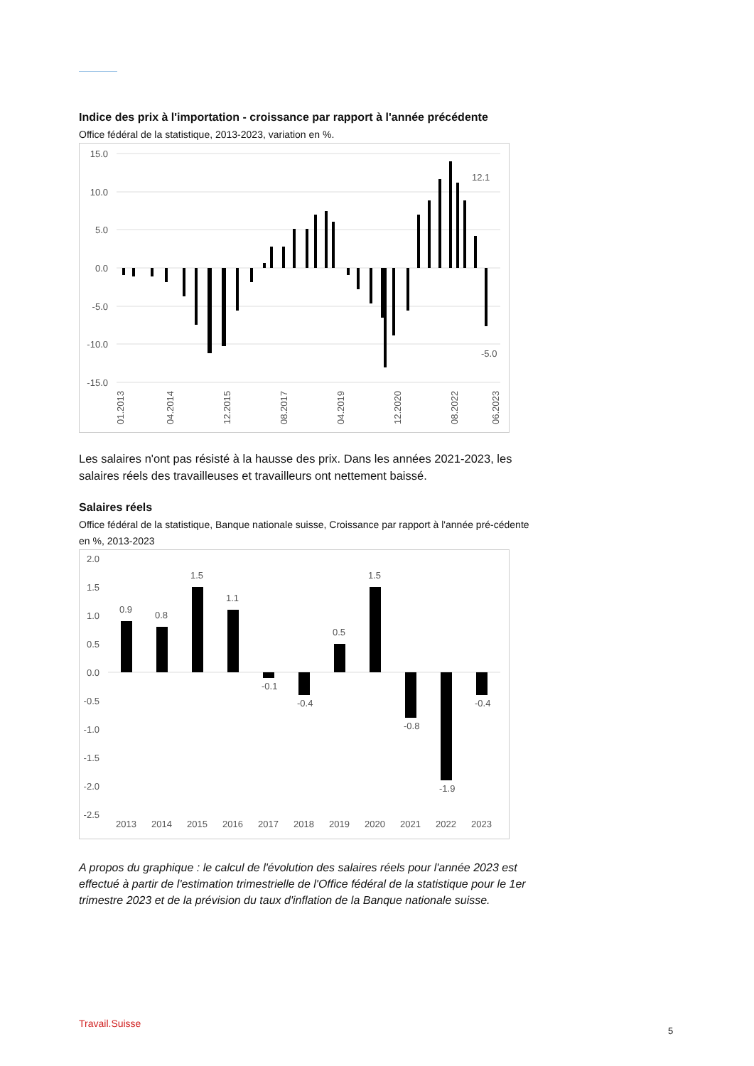Indice des prix à l'importation - croissance par rapport à l'année précédente
Office fédéral de la statistique, 2013-2023, variation en %.
15.0
10.0
5.0
0.0
-5.0
-10.0
-15.0
12.1
-5.0
01.2013
04.2014
12.2015
08.2017
04.2019
12.2020
08.2022
06.2023
Les salaires n'ont pas résisté à la hausse des prix. Dans les années 2021-2023, les salaires réels des travailleuses et travailleurs ont nettement baissé.
Salaires réels
Office fédéral de la statistique, Banque nationale suisse, Croissance par rapport à l'année pré-cédente en %, 2013-2023
2.0
1.5
1.0
0.5
0.0
-0.5
-1.0
-1.5
-2.0
-2.5
0.9
0.8
1.5
1.1
-0.1
-0.4
0.5
1.5
-0.8
-1.9
-0.4
2013
2014
2015
2016
2017
2018
2019
2020
2021
2022
2023
A propos du graphique : le calcul de l'évolution des salaires réels pour l'année 2023 est effectué à partir de l'estimation trimestrielle de l'Office fédéral de la statistique pour le 1er trimestre 2023 et de la prévision du taux d'inflation de la Banque nationale suisse.
Travail.Suisse
5